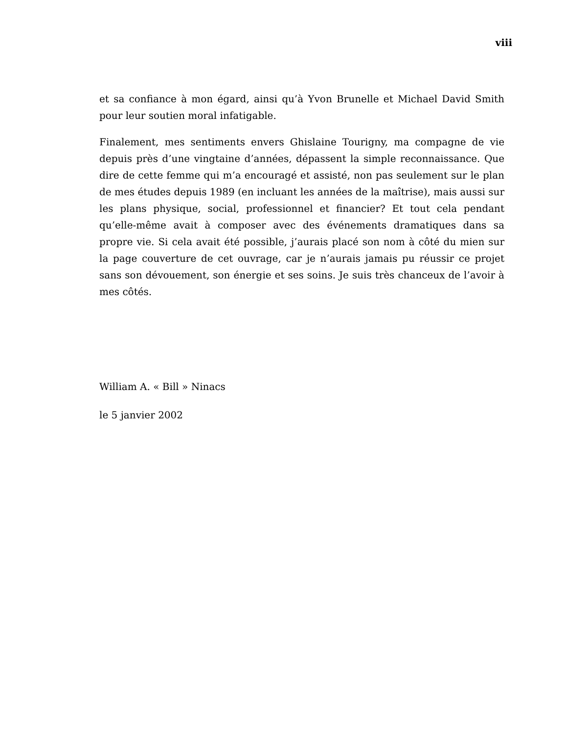viii
et sa confiance à mon égard, ainsi qu’à Yvon Brunelle et Michael David Smith pour leur soutien moral infatigable.
Finalement, mes sentiments envers Ghislaine Tourigny, ma compagne de vie depuis près d’une vingtaine d’années, dépassent la simple reconnaissance. Que dire de cette femme qui m’a encouragé et assisté, non pas seulement sur le plan de mes études depuis 1989 (en incluant les années de la maîtrise), mais aussi sur les plans physique, social, professionnel et financier? Et tout cela pendant qu’elle-même avait à composer avec des événements dramatiques dans sa propre vie. Si cela avait été possible, j’aurais placé son nom à côté du mien sur la page couverture de cet ouvrage, car je n’aurais jamais pu réussir ce projet sans son dévouement, son énergie et ses soins. Je suis très chanceux de l’avoir à mes côtés.
William A. « Bill » Ninacs
le 5 janvier 2002